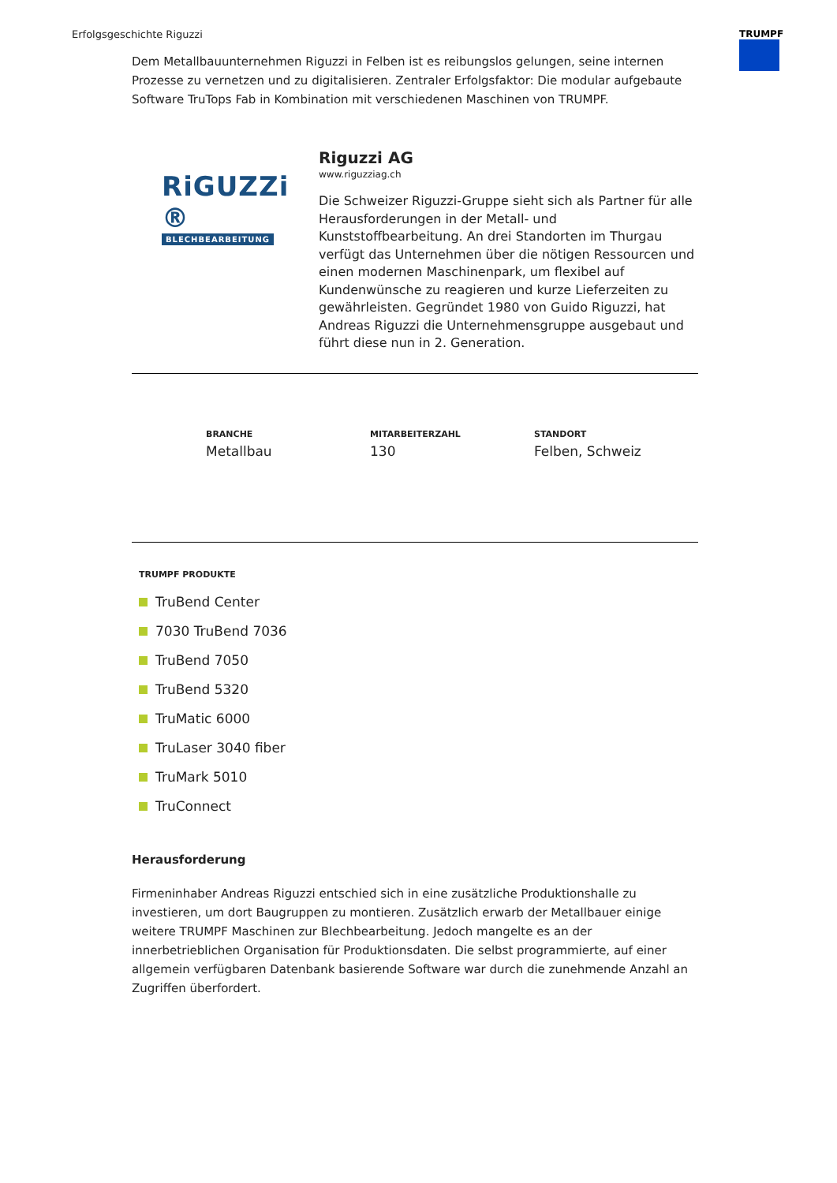Erfolgsgeschichte Riguzzi TRUMPF
Dem Metallbauunternehmen Riguzzi in Felben ist es reibungslos gelungen, seine internen Prozesse zu vernetzen und zu digitalisieren. Zentraler Erfolgsfaktor: Die modular aufgebaute Software TruTops Fab in Kombination mit verschiedenen Maschinen von TRUMPF.
RiGUZZi ®
BLECHBEARBEITUNG
Riguzzi AG
www.riguzziag.ch
Die Schweizer Riguzzi-Gruppe sieht sich als Partner für alle Herausforderungen in der Metall- und Kunststoffbearbeitung. An drei Standorten im Thurgau verfügt das Unternehmen über die nötigen Ressourcen und einen modernen Maschinenpark, um flexibel auf Kundenwünsche zu reagieren und kurze Lieferzeiten zu gewährleisten. Gegründet 1980 von Guido Riguzzi, hat Andreas Riguzzi die Unternehmensgruppe ausgebaut und führt diese nun in 2. Generation.
BRANCHE
Metallbau
MITARBEITERZAHL
130
STANDORT
Felben, Schweiz
TRUMPF PRODUKTE
TruBend Center
7030 TruBend 7036
TruBend 7050
TruBend 5320
TruMatic 6000
TruLaser 3040 fiber
TruMark 5010
TruConnect
Herausforderung
Firmeninhaber Andreas Riguzzi entschied sich in eine zusätzliche Produktionshalle zu investieren, um dort Baugruppen zu montieren. Zusätzlich erwarb der Metallbauer einige weitere TRUMPF Maschinen zur Blechbearbeitung. Jedoch mangelte es an der innerbetrieblichen Organisation für Produktionsdaten. Die selbst programmierte, auf einer allgemein verfügbaren Datenbank basierende Software war durch die zunehmende Anzahl an Zugriffen überfordert.